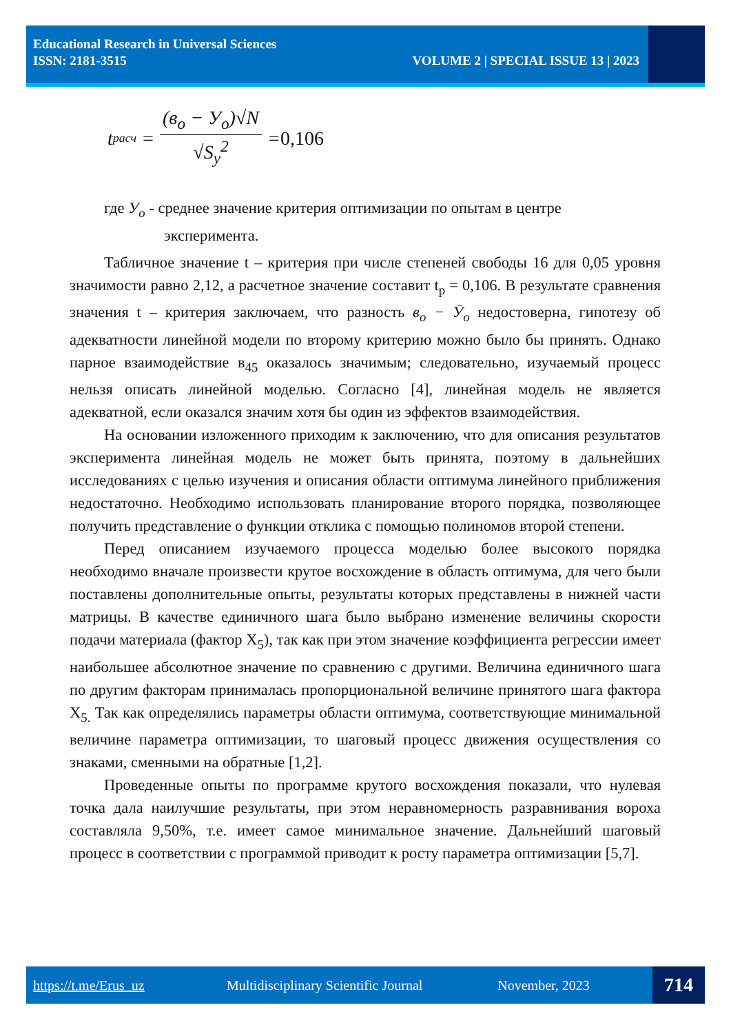Educational Research in Universal Sciences
ISSN: 2181-3515 VOLUME 2 | SPECIAL ISSUE 13 | 2023
t<sub>расч</sub> =
(в<sub>o</sub> − У<sub>o</sub>)√N
√S<sub>y</sub><sup>2</sup>
= 0,106
где У<sub>o</sub> - среднее значение критерия оптимизации по опытам в центре
эксперимента.
Табличное значение t – критерия при числе степеней свободы 16 для 0,05 уровня значимости равно 2,12, а расчетное значение составит t<sub>р</sub> = 0,106. В результате сравнения значения t – критерия заключаем, что разность в<sub>o</sub> − Ӯ<sub>o</sub> недостоверна, гипотезу об адекватности линейной модели по второму критерию можно было бы принять. Однако парное взаимодействие в<sub>45</sub> оказалось значимым; следовательно, изучаемый процесс нельзя описать линейной моделью. Согласно [4], линейная модель не является адекватной, если оказался значим хотя бы один из эффектов взаимодействия.
На основании изложенного приходим к заключению, что для описания результатов эксперимента линейная модель не может быть принята, поэтому в дальнейших исследованиях с целью изучения и описания области оптимума линейного приближения недостаточно. Необходимо использовать планирование второго порядка, позволяющее получить представление о функции отклика с помощью полиномов второй степени.
Перед описанием изучаемого процесса моделью более высокого порядка необходимо вначале произвести крутое восхождение в область оптимума, для чего были поставлены дополнительные опыты, результаты которых представлены в нижней части матрицы. В качестве единичного шага было выбрано изменение величины скорости подачи материала (фактор X<sub>5</sub>), так как при этом значение коэффициента регрессии имеет наибольшее абсолютное значение по сравнению с другими. Величина единичного шага по другим факторам принималась пропорциональной величине принятого шага фактора X<sub>5.</sub> Так как определялись параметры области оптимума, соответствующие минимальной величине параметра оптимизации, то шаговый процесс движения осуществления со знаками, сменными на обратные [1,2].
Проведенные опыты по программе крутого восхождения показали, что нулевая точка дала наилучшие результаты, при этом неравномерность разравнивания вороха составляла 9,50%, т.е. имеет самое минимальное значение. Дальнейший шаговый процесс в соответствии с программой приводит к росту параметра оптимизации [5,7].
https://t.me/Erus_uz Multidisciplinary Scientific Journal November, 2023
714